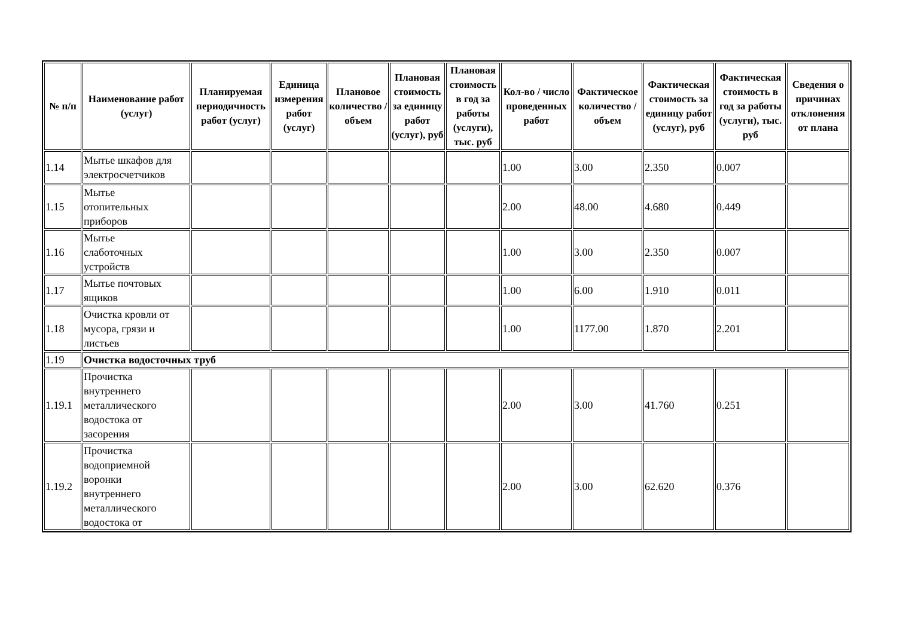| № п/п | Наименование работ (услуг) | Планируемая периодичность работ (услуг) | Единица измерения работ (услуг) | Плановое количество / объем | Плановая стоимость за единицу работ (услуг), руб | Плановая стоимость в год за работы (услуги), тыс. руб | Кол-во / число проведенных работ | Фактическое количество / объем | Фактическая стоимость за единицу работ (услуг), руб | Фактическая стоимость в год за работы (услуги), тыс. руб | Сведения о причинах отклонения от плана |
| --- | --- | --- | --- | --- | --- | --- | --- | --- | --- | --- | --- |
| 1.14 | Мытье шкафов для электросчетчиков | | | | | | 1.00 | 3.00 | 2.350 | 0.007 | |
| 1.15 | Мытье отопительных приборов | | | | | | 2.00 | 48.00 | 4.680 | 0.449 | |
| 1.16 | Мытье слаботочных устройств | | | | | | 1.00 | 3.00 | 2.350 | 0.007 | |
| 1.17 | Мытье почтовых ящиков | | | | | | 1.00 | 6.00 | 1.910 | 0.011 | |
| 1.18 | Очистка кровли от мусора, грязи и листьев | | | | | | 1.00 | 1177.00 | 1.870 | 2.201 | |
| 1.19 | Очистка водосточных труб | | | | | | | | | | |
| 1.19.1 | Прочистка внутреннего металлического водостока от засорения | | | | | | 2.00 | 3.00 | 41.760 | 0.251 | |
| 1.19.2 | Прочистка водоприемной воронки внутреннего металлического водостока от | | | | | | 2.00 | 3.00 | 62.620 | 0.376 | |